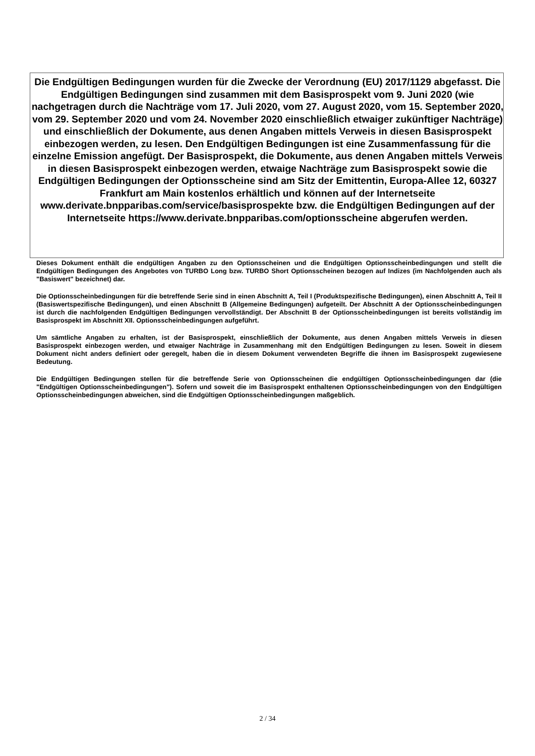Die Endgültigen Bedingungen wurden für die Zwecke der Verordnung (EU) 2017/1129 abgefasst. Die Endgültigen Bedingungen sind zusammen mit dem Basisprospekt vom 9. Juni 2020 (wie nachgetragen durch die Nachträge vom 17. Juli 2020, vom 27. August 2020, vom 15. September 2020, vom 29. September 2020 und vom 24. November 2020 einschließlich etwaiger zukünftiger Nachträge) und einschließlich der Dokumente, aus denen Angaben mittels Verweis in diesen Basisprospekt einbezogen werden, zu lesen. Den Endgültigen Bedingungen ist eine Zusammenfassung für die einzelne Emission angefügt. Der Basisprospekt, die Dokumente, aus denen Angaben mittels Verweis in diesen Basisprospekt einbezogen werden, etwaige Nachträge zum Basisprospekt sowie die Endgültigen Bedingungen der Optionsscheine sind am Sitz der Emittentin, Europa-Allee 12, 60327 Frankfurt am Main kostenlos erhältlich und können auf der Internetseite www.derivate.bnpparibas.com/service/basisprospekte bzw. die Endgültigen Bedingungen auf der Internetseite https://www.derivate.bnpparibas.com/optionsscheine abgerufen werden.
Dieses Dokument enthält die endgültigen Angaben zu den Optionsscheinen und die Endgültigen Optionsscheinbedingungen und stellt die Endgültigen Bedingungen des Angebotes von TURBO Long bzw. TURBO Short Optionsscheinen bezogen auf Indizes (im Nachfolgenden auch als "Basiswert" bezeichnet) dar.
Die Optionsscheinbedingungen für die betreffende Serie sind in einen Abschnitt A, Teil I (Produktspezifische Bedingungen), einen Abschnitt A, Teil II (Basiswertspezifische Bedingungen), und einen Abschnitt B (Allgemeine Bedingungen) aufgeteilt. Der Abschnitt A der Optionsscheinbedingungen ist durch die nachfolgenden Endgültigen Bedingungen vervollständigt. Der Abschnitt B der Optionsscheinbedingungen ist bereits vollständig im Basisprospekt im Abschnitt XII. Optionsscheinbedingungen aufgeführt.
Um sämtliche Angaben zu erhalten, ist der Basisprospekt, einschließlich der Dokumente, aus denen Angaben mittels Verweis in diesen Basisprospekt einbezogen werden, und etwaiger Nachträge in Zusammenhang mit den Endgültigen Bedingungen zu lesen. Soweit in diesem Dokument nicht anders definiert oder geregelt, haben die in diesem Dokument verwendeten Begriffe die ihnen im Basisprospekt zugewiesene Bedeutung.
Die Endgültigen Bedingungen stellen für die betreffende Serie von Optionsscheinen die endgültigen Optionsscheinbedingungen dar (die "Endgültigen Optionsscheinbedingungen"). Sofern und soweit die im Basisprospekt enthaltenen Optionsscheinbedingungen von den Endgültigen Optionsscheinbedingungen abweichen, sind die Endgültigen Optionsscheinbedingungen maßgeblich.
2 / 34